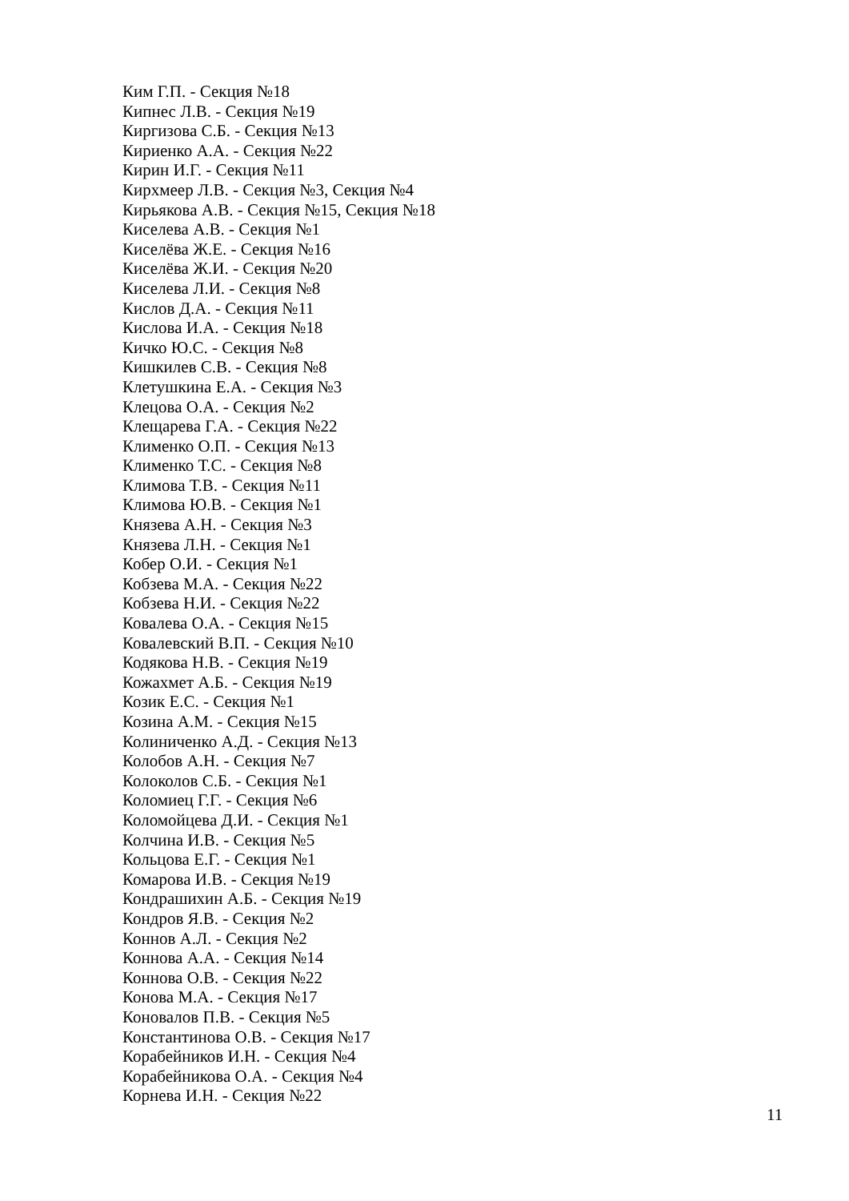Ким Г.П. - Секция №18
Кипнес Л.В. - Секция №19
Киргизова С.Б. - Секция №13
Кириенко А.А. - Секция №22
Кирин И.Г. - Секция №11
Кирхмеер Л.В. - Секция №3, Секция №4
Кирьякова А.В. - Секция №15, Секция №18
Киселева А.В. - Секция №1
Киселёва Ж.Е. - Секция №16
Киселёва Ж.И. - Секция №20
Киселева Л.И. - Секция №8
Кислов Д.А. - Секция №11
Кислова И.А. - Секция №18
Кичко Ю.С. - Секция №8
Кишкилев С.В. - Секция №8
Клетушкина Е.А. - Секция №3
Клецова О.А. - Секция №2
Клещарева Г.А. - Секция №22
Клименко О.П. - Секция №13
Клименко Т.С. - Секция №8
Климова Т.В. - Секция №11
Климова Ю.В. - Секция №1
Князева А.Н. - Секция №3
Князева Л.Н. - Секция №1
Кобер О.И. - Секция №1
Кобзева М.А. - Секция №22
Кобзева Н.И. - Секция №22
Ковалева О.А. - Секция №15
Ковалевский В.П. - Секция №10
Кодякова Н.В. - Секция №19
Кожахмет А.Б. - Секция №19
Козик Е.С. - Секция №1
Козина А.М. - Секция №15
Колиниченко А.Д. - Секция №13
Колобов А.Н. - Секция №7
Колоколов С.Б. - Секция №1
Коломиец Г.Г. - Секция №6
Коломойцева Д.И. - Секция №1
Колчина И.В. - Секция №5
Кольцова Е.Г. - Секция №1
Комарова И.В. - Секция №19
Кондрашихин А.Б. - Секция №19
Кондров Я.В. - Секция №2
Коннов А.Л. - Секция №2
Коннова А.А. - Секция №14
Коннова О.В. - Секция №22
Конова М.А. - Секция №17
Коновалов П.В. - Секция №5
Константинова О.В. - Секция №17
Корабейников И.Н. - Секция №4
Корабейникова О.А. - Секция №4
Корнева И.Н. - Секция №22
11